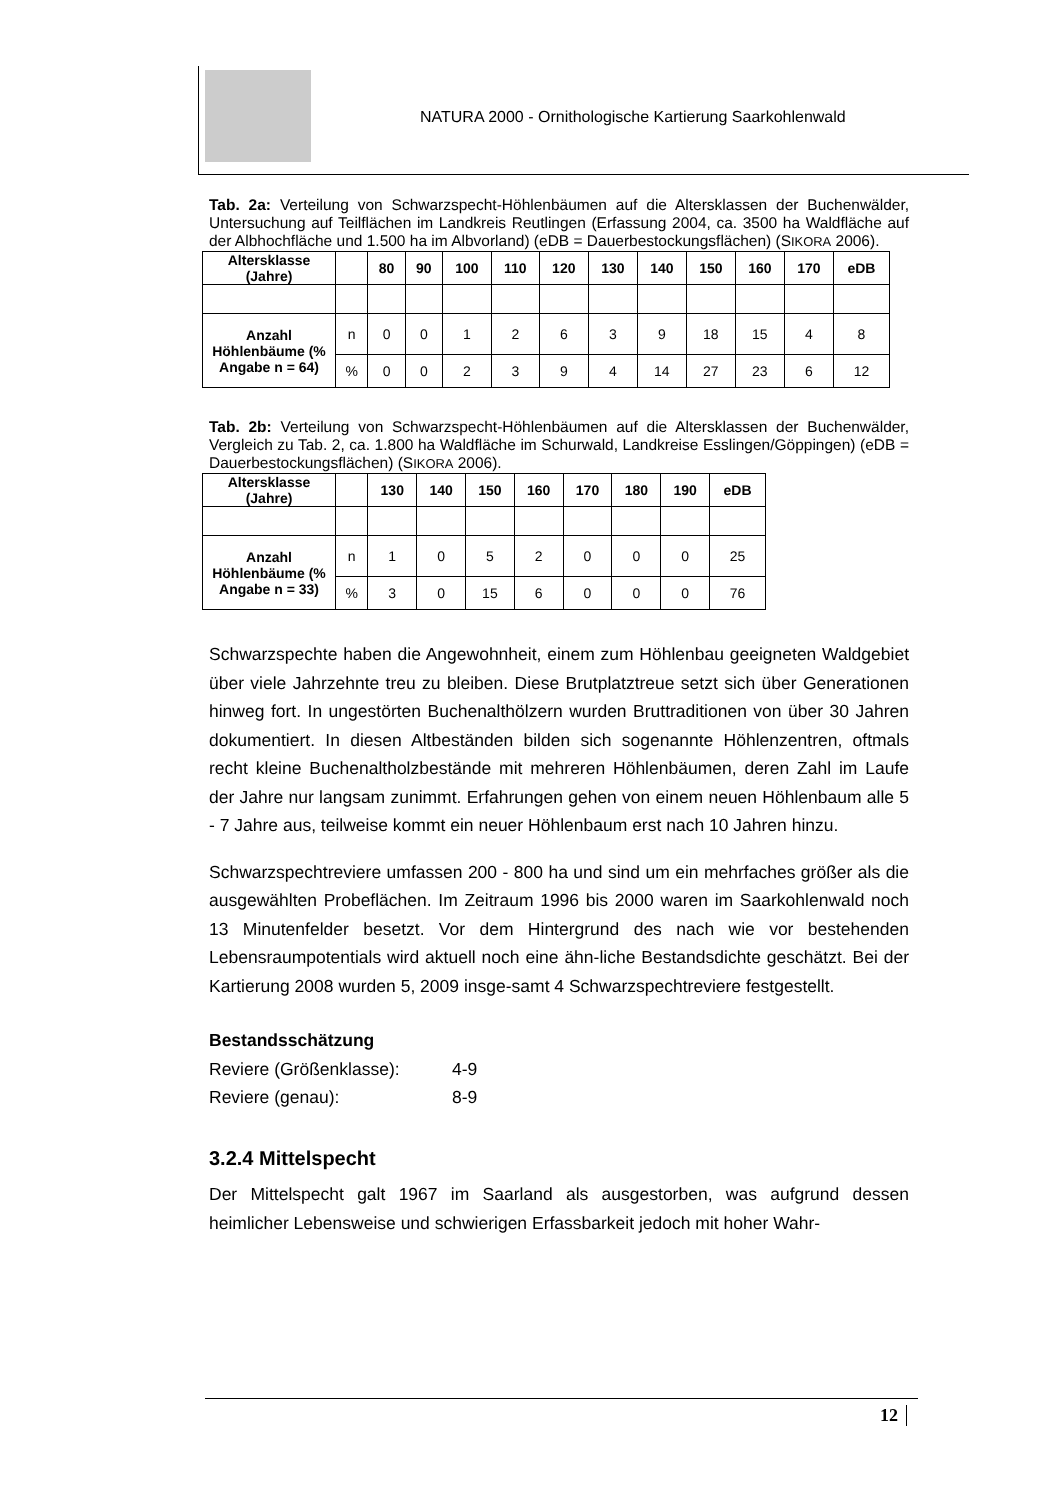NATURA 2000 - Ornithologische Kartierung Saarkohlenwald
Tab. 2a: Verteilung von Schwarzspecht-Höhlenbäumen auf die Altersklassen der Buchenwälder, Untersuchung auf Teilflächen im Landkreis Reutlingen (Erfassung 2004, ca. 3500 ha Waldfläche auf der Albhochfläche und 1.500 ha im Albvorland) (eDB = Dauerbestockungsflächen) (SIKORA 2006).
| Altersklasse (Jahre) | | 80 | 90 | 100 | 110 | 120 | 130 | 140 | 150 | 160 | 170 | eDB |
| --- | --- | --- | --- | --- | --- | --- | --- | --- | --- | --- | --- | --- |
| Anzahl Höhlenbäume (% Angabe n = 64) | n | 0 | 0 | 1 | 2 | 6 | 3 | 9 | 18 | 15 | 4 | 8 |
| | % | 0 | 0 | 2 | 3 | 9 | 4 | 14 | 27 | 23 | 6 | 12 |
Tab. 2b: Verteilung von Schwarzspecht-Höhlenbäumen auf die Altersklassen der Buchenwälder, Vergleich zu Tab. 2, ca. 1.800 ha Waldfläche im Schurwald, Landkreise Esslingen/Göppingen) (eDB = Dauerbestockungsflächen) (SIKORA 2006).
| Altersklasse (Jahre) | | 130 | 140 | 150 | 160 | 170 | 180 | 190 | eDB |
| --- | --- | --- | --- | --- | --- | --- | --- | --- | --- |
| Anzahl Höhlenbäume (% Angabe n = 33) | n | 1 | 0 | 5 | 2 | 0 | 0 | 0 | 25 |
| | % | 3 | 0 | 15 | 6 | 0 | 0 | 0 | 76 |
Schwarzspechte haben die Angewohnheit, einem zum Höhlenbau geeigneten Waldgebiet über viele Jahrzehnte treu zu bleiben. Diese Brutplatztreue setzt sich über Generationen hinweg fort. In ungestörten Buchenalthölzern wurden Bruttraditionen von über 30 Jahren dokumentiert. In diesen Altbeständen bilden sich sogenannte Höhlenzentren, oftmals recht kleine Buchenaltholzbestände mit mehreren Höhlenbäumen, deren Zahl im Laufe der Jahre nur langsam zunimmt. Erfahrungen gehen von einem neuen Höhlenbaum alle 5 - 7 Jahre aus, teilweise kommt ein neuer Höhlenbaum erst nach 10 Jahren hinzu.
Schwarzspechtreviere umfassen 200 - 800 ha und sind um ein mehrfaches größer als die ausgewählten Probeflächen. Im Zeitraum 1996 bis 2000 waren im Saarkohlenwald noch 13 Minutenfelder besetzt. Vor dem Hintergrund des nach wie vor bestehenden Lebensraumpotentials wird aktuell noch eine ähn-liche Bestandsdichte geschätzt. Bei der Kartierung 2008 wurden 5, 2009 insge-samt 4 Schwarzspechtreviere festgestellt.
Bestandsschätzung
Reviere (Größenklasse): 4-9
Reviere (genau): 8-9
3.2.4 Mittelspecht
Der Mittelspecht galt 1967 im Saarland als ausgestorben, was aufgrund dessen heimlicher Lebensweise und schwierigen Erfassbarkeit jedoch mit hoher Wahr-
12